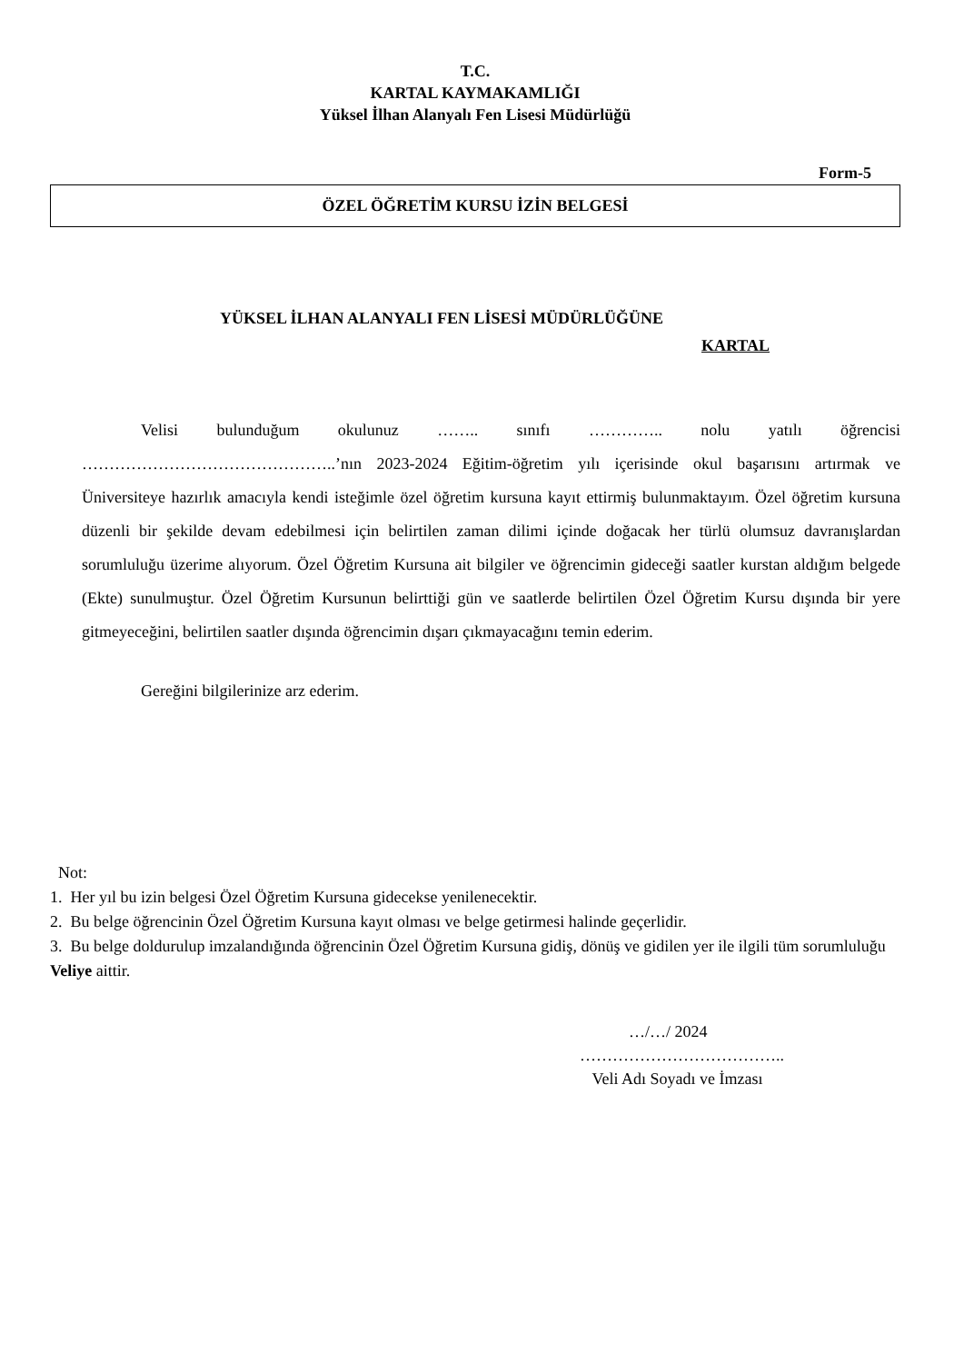T.C.
KARTAL KAYMAKAMLIĞI
Yüksel İlhan Alanyalı Fen Lisesi Müdürlüğü
Form-5
ÖZEL ÖĞRETİM KURSU İZİN BELGESİ
YÜKSEL İLHAN ALANYALI FEN LİSESİ MÜDÜRLÜĞÜNE
KARTAL
Velisi bulunduğum okulunuz …….. sınıfı ………….. nolu yatılı öğrencisi ………………………………………..’nın 2023-2024 Eğitim-öğretim yılı içerisinde okul başarısını artırmak ve Üniversiteye hazırlık amacıyla kendi isteğimle özel öğretim kursuna kayıt ettirmiş bulunmaktayım. Özel öğretim kursuna düzenli bir şekilde devam edebilmesi için belirtilen zaman dilimi içinde doğacak her türlü olumsuz davranışlardan sorumluluğu üzerime alıyorum. Özel Öğretim Kursuna ait bilgiler ve öğrencimin gideceği saatler kurstan aldığım belgede (Ekte) sunulmuştur. Özel Öğretim Kursunun belirttiği gün ve saatlerde belirtilen Özel Öğretim Kursu dışında bir yere gitmeyeceğini, belirtilen saatler dışında öğrencimin dışarı çıkmayacağını temin ederim.
Gereğini bilgilerinize arz ederim.
Not:
1. Her yıl bu izin belgesi Özel Öğretim Kursuna gidecekse yenilenecektir.
2. Bu belge öğrencinin Özel Öğretim Kursuna kayıt olması ve belge getirmesi halinde geçerlidir.
3. Bu belge doldurulup imzalandığında öğrencinin Özel Öğretim Kursuna gidiş, dönüş ve gidilen yer ile ilgili tüm sorumluluğu Veliye aittir.
…/…/ 2024
………………………………..
Veli Adı Soyadı ve İmzası